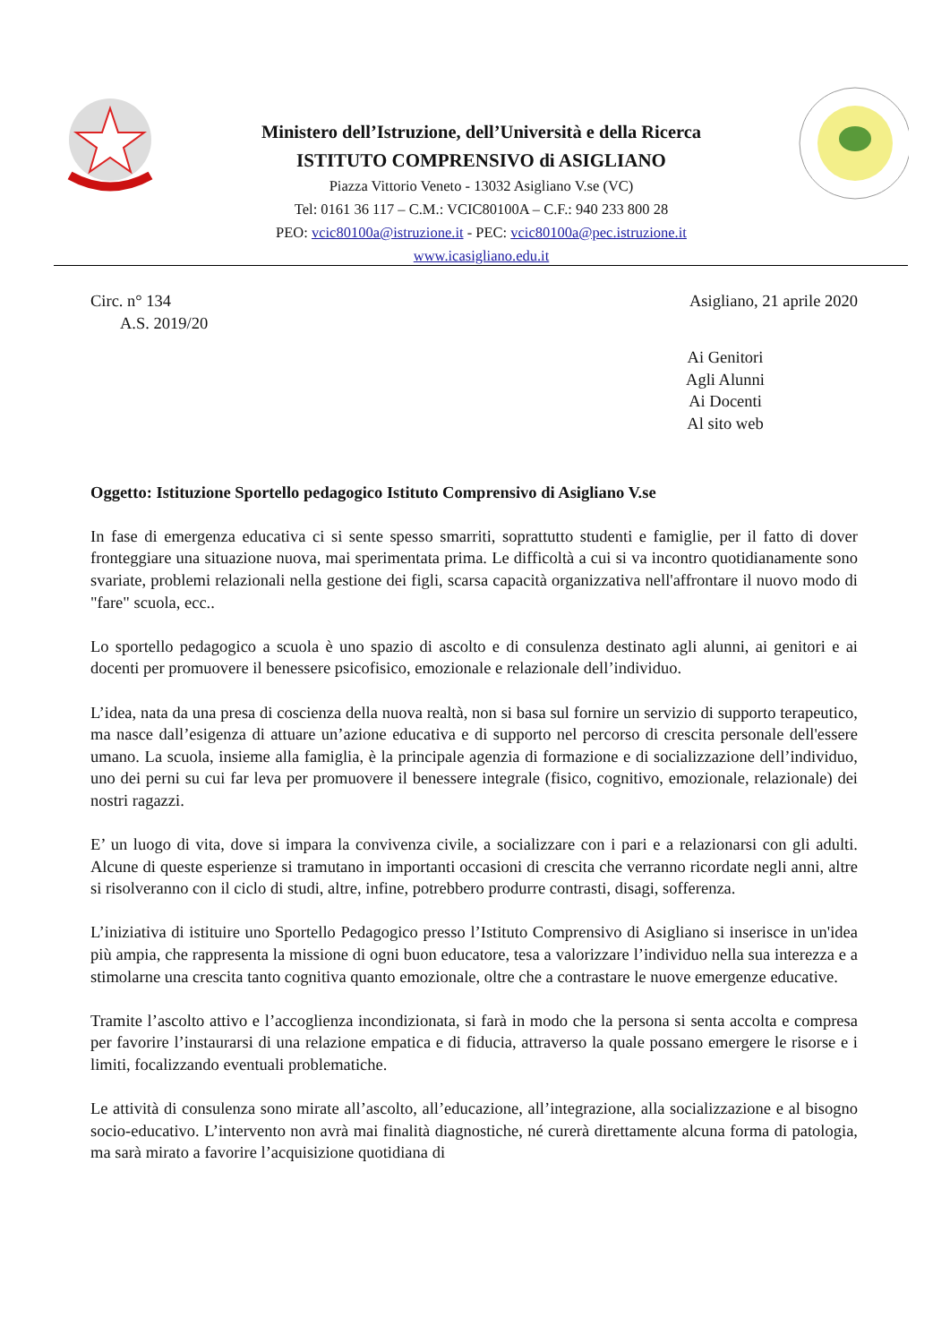Ministero dell’Istruzione, dell’Università e della Ricerca
ISTITUTO COMPRENSIVO di ASIGLIANO
Piazza Vittorio Veneto - 13032 Asigliano V.se (VC)
Tel: 0161 36 117 – C.M.: VCIC80100A – C.F.: 940 233 800 28
PEO: vcic80100a@istruzione.it - PEC: vcic80100a@pec.istruzione.it
www.icasigliano.edu.it
Circ. n° 134 Asigliano, 21 aprile 2020
A.S. 2019/20
Ai Genitori
Agli Alunni
Ai Docenti
Al sito web
Oggetto: Istituzione Sportello pedagogico Istituto Comprensivo di Asigliano V.se
In fase di emergenza educativa ci si sente spesso smarriti, soprattutto studenti e famiglie, per il fatto di dover fronteggiare una situazione nuova, mai sperimentata prima. Le difficoltà a cui si va incontro quotidianamente sono svariate, problemi relazionali nella gestione dei figli, scarsa capacità organizzativa nell'affrontare il nuovo modo di "fare" scuola, ecc..
Lo sportello pedagogico a scuola è uno spazio di ascolto e di consulenza destinato agli alunni, ai genitori e ai docenti per promuovere il benessere psicofisico, emozionale e relazionale dell’individuo.
L’idea, nata da una presa di coscienza della nuova realtà, non si basa sul fornire un servizio di supporto terapeutico, ma nasce dall’esigenza di attuare un’azione educativa e di supporto nel percorso di crescita personale dell'essere umano. La scuola, insieme alla famiglia, è la principale agenzia di formazione e di socializzazione dell’individuo, uno dei perni su cui far leva per promuovere il benessere integrale (fisico, cognitivo, emozionale, relazionale) dei nostri ragazzi.
E’ un luogo di vita, dove si impara la convivenza civile, a socializzare con i pari e a relazionarsi con gli adulti. Alcune di queste esperienze si tramutano in importanti occasioni di crescita che verranno ricordate negli anni, altre si risolveranno con il ciclo di studi, altre, infine, potrebbero produrre contrasti, disagi, sofferenza.
L’iniziativa di istituire uno Sportello Pedagogico presso l’Istituto Comprensivo di Asigliano si inserisce in un'idea più ampia, che rappresenta la missione di ogni buon educatore, tesa a valorizzare l’individuo nella sua interezza e a stimolarne una crescita tanto cognitiva quanto emozionale, oltre che a contrastare le nuove emergenze educative.
Tramite l’ascolto attivo e l’accoglienza incondizionata, si farà in modo che la persona si senta accolta e compresa per favorire l’instaurarsi di una relazione empatica e di fiducia, attraverso la quale possano emergere le risorse e i limiti, focalizzando eventuali problematiche.
Le attività di consulenza sono mirate all’ascolto, all’educazione, all’integrazione, alla socializzazione e al bisogno socio-educativo. L’intervento non avrà mai finalità diagnostiche, né curerà direttamente alcuna forma di patologia, ma sarà mirato a favorire l’acquisizione quotidiana di